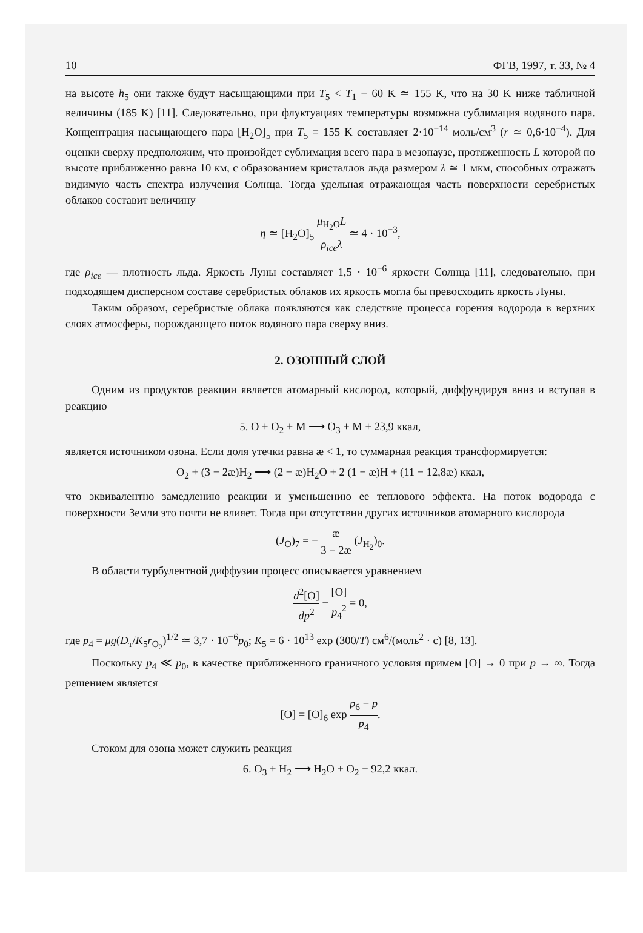10 ФГВ, 1997, т. 33, № 4
на высоте h<sub>5</sub> они также будут насыщающими при T<sub>5</sub> < T<sub>1</sub> − 60 K ≃ 155 K, что на 30 K ниже табличной величины (185 K) [11]. Следовательно, при флуктуациях температуры возможна сублимация водяного пара. Концентрация насыщающего пара [H<sub>2</sub>O]<sub>5</sub> при T<sub>5</sub> = 155 K составляет 2·10<sup>−14</sup> моль/см<sup>3</sup> (r ≃ 0,6·10<sup>−4</sup>). Для оценки сверху предположим, что произойдет сублимация всего пара в мезопаузе, протяженность L которой по высоте приближенно равна 10 км, с образованием кристаллов льда размером λ ≃ 1 мкм, способных отражать видимую часть спектра излучения Солнца. Тогда удельная отражающая часть поверхности серебристых облаков составит величину
η ≃ [H<sub>2</sub>O]<sub>5</sub> μ<sub>H<sub>2</sub>O</sub>L ρ<sub>ice</sub>λ ≃ 4 · 10<sup>−3</sup>,
где ρ<sub>ice</sub> — плотность льда. Яркость Луны составляет 1,5 · 10<sup>−6</sup> яркости Солнца [11], следовательно, при подходящем дисперсном составе серебристых облаков их яркость могла бы превосходить яркость Луны.
Таким образом, серебристые облака появляются как следствие процесса горения водорода в верхних слоях атмосферы, порождающего поток водяного пара сверху вниз.
2. ОЗОННЫЙ СЛОЙ
Одним из продуктов реакции является атомарный кислород, который, диффундируя вниз и вступая в реакцию
5. O + O<sub>2</sub> + M ⟶ O<sub>3</sub> + M + 23,9 ккал,
является источником озона. Если доля утечки равна æ < 1, то суммарная реакция трансформируется:
O<sub>2</sub> + (3 − 2æ)H<sub>2</sub> ⟶ (2 − æ)H<sub>2</sub>O + 2 (1 − æ)H + (11 − 12,8æ) ккал,
что эквивалентно замедлению реакции и уменьшению ее теплового эффекта. На поток водорода с поверхности Земли это почти не влияет. Тогда при отсутствии других источников атомарного кислорода
(J<sub>O</sub>)<sub>7</sub> = − æ 3 − 2æ (J<sub>H<sub>2</sub></sub>)<sub>0</sub>.
В области турбулентной диффузии процесс описывается уравнением
d<sup>2</sup>[O] dp<sup>2</sup> − [O] p<sub>4</sub><sup>2</sup> = 0,
где p<sub>4</sub> = μg(D<sub>т</sub>/K<sub>5</sub>r<sub>O<sub>2</sub></sub>)<sup>1/2</sup> ≃ 3,7 · 10<sup>−6</sup>p<sub>0</sub>; K<sub>5</sub> = 6 · 10<sup>13</sup> exp (300/T) см<sup>6</sup>/(моль<sup>2</sup> · с) [8, 13].
Поскольку p<sub>4</sub> ≪ p<sub>0</sub>, в качестве приближенного граничного условия примем [O] → 0 при p → ∞. Тогда решением является
[O] = [O]<sub>6</sub> exp p<sub>6</sub> − p p<sub>4</sub>.
Стоком для озона может служить реакция
6. O<sub>3</sub> + H<sub>2</sub> ⟶ H<sub>2</sub>O + O<sub>2</sub> + 92,2 ккал.